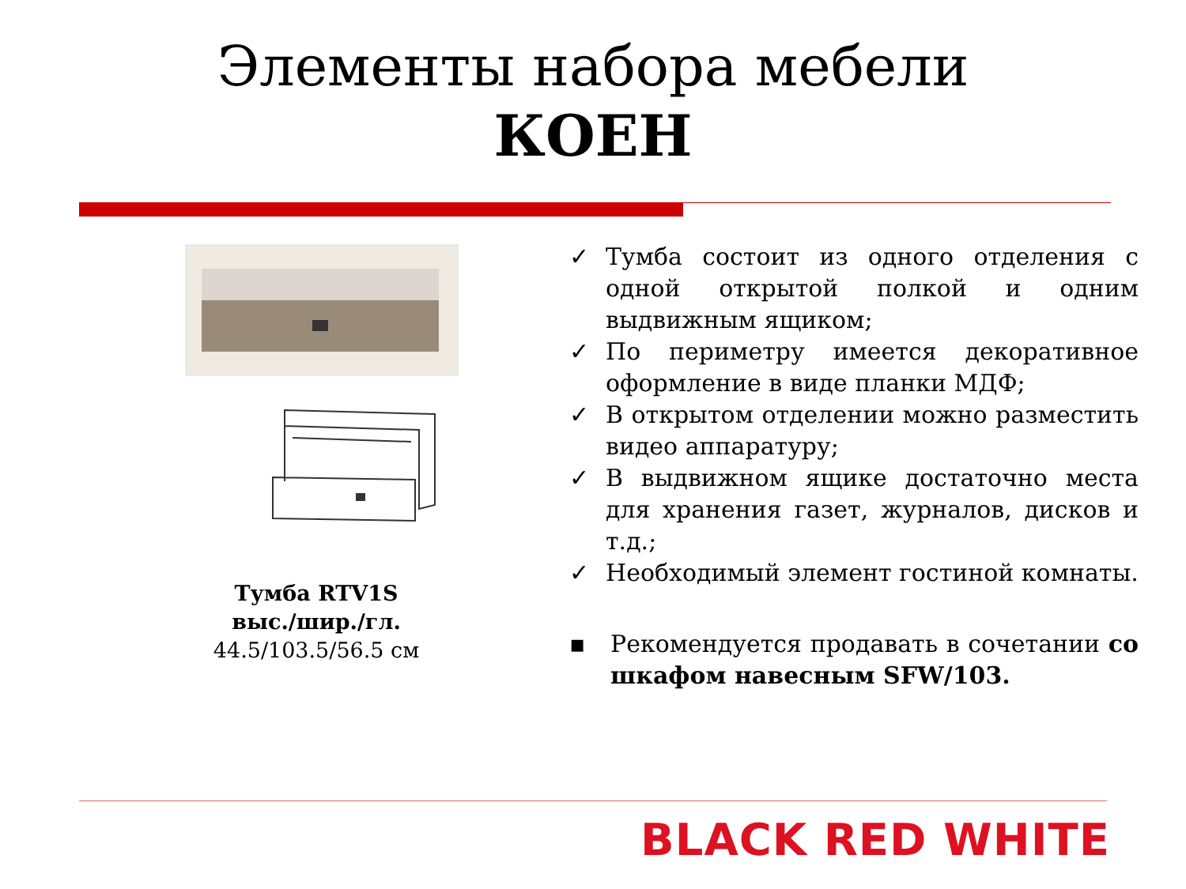Элементы набора мебели
КОЕН
Тумба RTV1S
выс./шир./гл.
44.5/103.5/56.5 см
✓ Тумба состоит из одного отделения с одной открытой полкой и одним выдвижным ящиком;
✓ По периметру имеется декоративное оформление в виде планки МДФ;
✓ В открытом отделении можно разместить видео аппаратуру;
✓ В выдвижном ящике достаточно места для хранения газет, журналов, дисков и т.д.;
✓ Необходимый элемент гостиной комнаты.
▪ Рекомендуется продавать в сочетании со шкафом навесным SFW/103.
BLACK RED WHITE